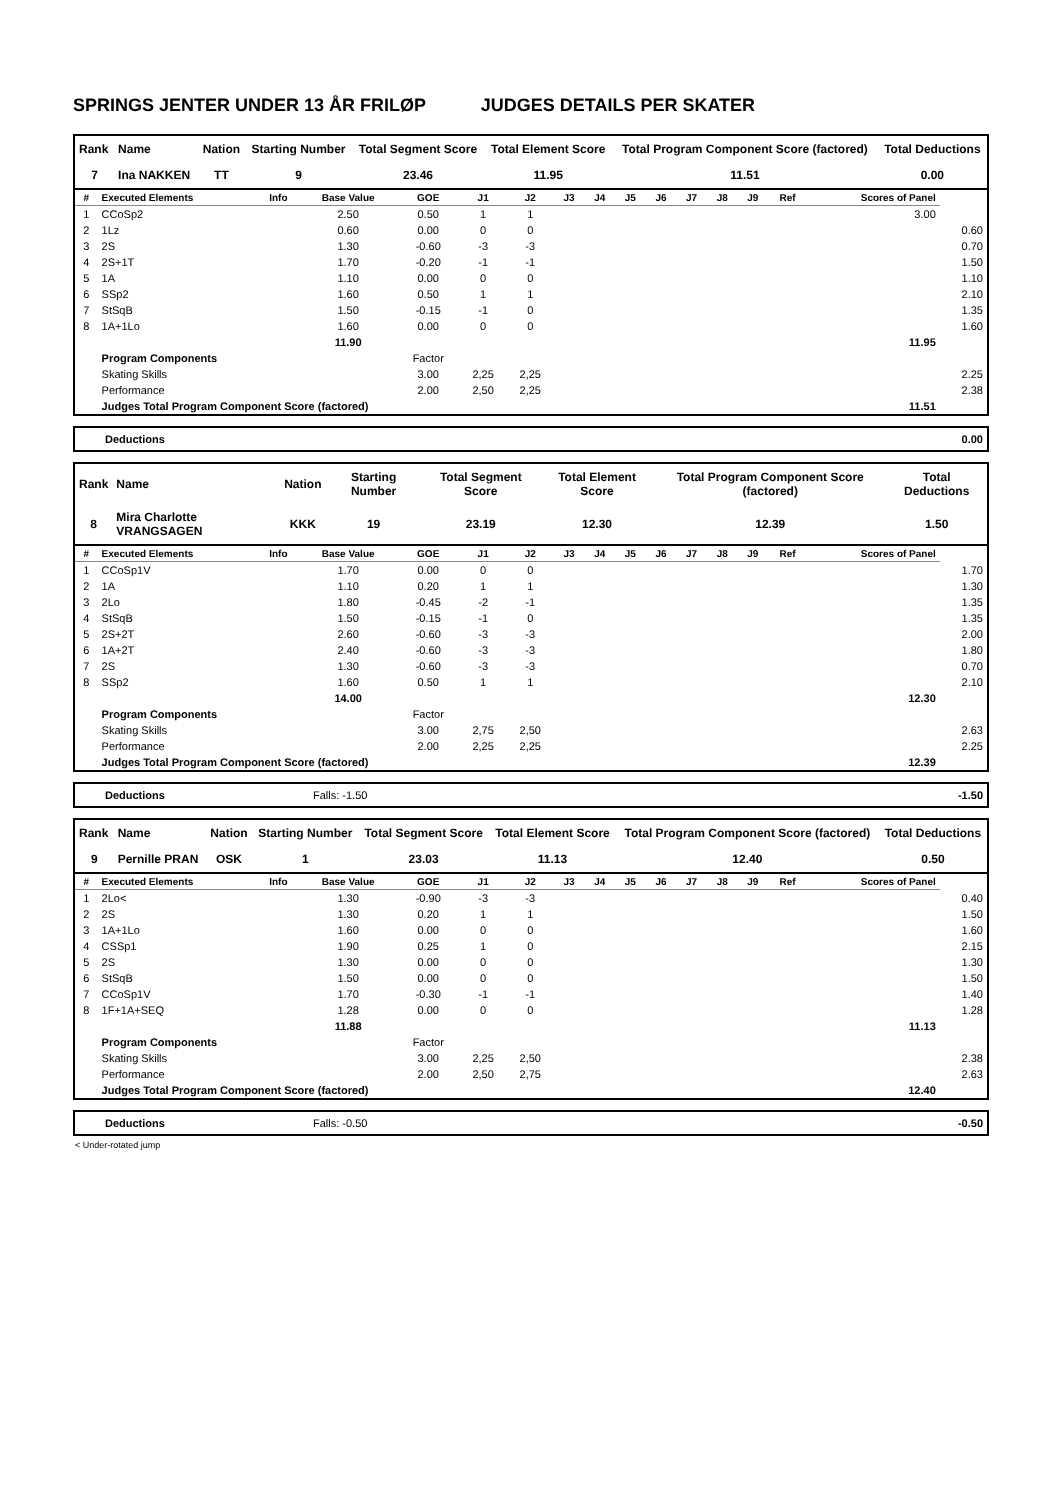SPRINGS JENTER UNDER 13 ÅR FRILØP JUDGES DETAILS PER SKATER
| Rank | Name | Nation | Starting Number | Total Segment Score | Total Element Score | Total Program Component Score (factored) | Total Deductions |
| --- | --- | --- | --- | --- | --- | --- | --- |
| 7 | Ina NAKKEN | TT | 9 | 23.46 | 11.95 | 11.51 | 0.00 |
| # | Executed Elements | Info | Base Value | GOE | J1 | J2 | J3 | J4 | J5 | J6 | J7 | J8 | J9 | Ref | Scores of Panel | |
| --- | --- | --- | --- | --- | --- | --- | --- | --- | --- | --- | --- | --- | --- | --- | --- | --- |
| 1 | CCoSp2 | | 2.50 | 0.50 | 1 | 1 | | | | | | | | | 3.00 | |
| 2 | 1Lz | | 0.60 | 0.00 | 0 | 0 | | | | | | | | | | 0.60 |
| 3 | 2S | | 1.30 | -0.60 | -3 | -3 | | | | | | | | | | 0.70 |
| 4 | 2S+1T | | 1.70 | -0.20 | -1 | -1 | | | | | | | | | | 1.50 |
| 5 | 1A | | 1.10 | 0.00 | 0 | 0 | | | | | | | | | | 1.10 |
| 6 | SSp2 | | 1.60 | 0.50 | 1 | 1 | | | | | | | | | | 2.10 |
| 7 | StSqB | | 1.50 | -0.15 | -1 | 0 | | | | | | | | | | 1.35 |
| 8 | 1A+1Lo | | 1.60 | 0.00 | 0 | 0 | | | | | | | | | | 1.60 |
| | | | 11.90 | | | | | | | | | | | | 11.95 | |
| | Program Components | | | Factor | | | | | | | | | | | | |
| | Skating Skills | | | 3.00 | 2,25 | 2,25 | | | | | | | | | | 2.25 |
| | Performance | | | 2.00 | 2,50 | 2,25 | | | | | | | | | | 2.38 |
| | Judges Total Program Component Score (factored) | | | | | | | | | | | | | | 11.51 | |
| Deductions | 0.00 |
| Rank | Name | Nation | Starting Number | Total Segment Score | Total Element Score | Total Program Component Score (factored) | Total Deductions |
| --- | --- | --- | --- | --- | --- | --- | --- |
| 8 | Mira Charlotte VRANGSAGEN | KKK | 19 | 23.19 | 12.30 | 12.39 | 1.50 |
| # | Executed Elements | Info | Base Value | GOE | J1 | J2 | J3 | J4 | J5 | J6 | J7 | J8 | J9 | Ref | Scores of Panel | |
| --- | --- | --- | --- | --- | --- | --- | --- | --- | --- | --- | --- | --- | --- | --- | --- | --- |
| 1 | CCoSp1V | | 1.70 | 0.00 | 0 | 0 | | | | | | | | | | 1.70 |
| 2 | 1A | | 1.10 | 0.20 | 1 | 1 | | | | | | | | | | 1.30 |
| 3 | 2Lo | | 1.80 | -0.45 | -2 | -1 | | | | | | | | | | 1.35 |
| 4 | StSqB | | 1.50 | -0.15 | -1 | 0 | | | | | | | | | | 1.35 |
| 5 | 2S+2T | | 2.60 | -0.60 | -3 | -3 | | | | | | | | | | 2.00 |
| 6 | 1A+2T | | 2.40 | -0.60 | -3 | -3 | | | | | | | | | | 1.80 |
| 7 | 2S | | 1.30 | -0.60 | -3 | -3 | | | | | | | | | | 0.70 |
| 8 | SSp2 | | 1.60 | 0.50 | 1 | 1 | | | | | | | | | | 2.10 |
| | | | 14.00 | | | | | | | | | | | | 12.30 | |
| | Program Components | | | Factor | | | | | | | | | | | | |
| | Skating Skills | | | 3.00 | 2,75 | 2,50 | | | | | | | | | | 2.63 |
| | Performance | | | 2.00 | 2,25 | 2,25 | | | | | | | | | | 2.25 |
| | Judges Total Program Component Score (factored) | | | | | | | | | | | | | | 12.39 | |
| Deductions | Falls: -1.50 | -1.50 |
| Rank | Name | Nation | Starting Number | Total Segment Score | Total Element Score | Total Program Component Score (factored) | Total Deductions |
| --- | --- | --- | --- | --- | --- | --- | --- |
| 9 | Pernille PRAN | OSK | 1 | 23.03 | 11.13 | 12.40 | 0.50 |
| # | Executed Elements | Info | Base Value | GOE | J1 | J2 | J3 | J4 | J5 | J6 | J7 | J8 | J9 | Ref | Scores of Panel | |
| --- | --- | --- | --- | --- | --- | --- | --- | --- | --- | --- | --- | --- | --- | --- | --- | --- |
| 1 | 2Lo< | | 1.30 | -0.90 | -3 | -3 | | | | | | | | | | 0.40 |
| 2 | 2S | | 1.30 | 0.20 | 1 | 1 | | | | | | | | | | 1.50 |
| 3 | 1A+1Lo | | 1.60 | 0.00 | 0 | 0 | | | | | | | | | | 1.60 |
| 4 | CSSp1 | | 1.90 | 0.25 | 1 | 0 | | | | | | | | | | 2.15 |
| 5 | 2S | | 1.30 | 0.00 | 0 | 0 | | | | | | | | | | 1.30 |
| 6 | StSqB | | 1.50 | 0.00 | 0 | 0 | | | | | | | | | | 1.50 |
| 7 | CCoSp1V | | 1.70 | -0.30 | -1 | -1 | | | | | | | | | | 1.40 |
| 8 | 1F+1A+SEQ | | 1.28 | 0.00 | 0 | 0 | | | | | | | | | | 1.28 |
| | | | 11.88 | | | | | | | | | | | | 11.13 | |
| | Program Components | | | Factor | | | | | | | | | | | | |
| | Skating Skills | | | 3.00 | 2,25 | 2,50 | | | | | | | | | | 2.38 |
| | Performance | | | 2.00 | 2,50 | 2,75 | | | | | | | | | | 2.63 |
| | Judges Total Program Component Score (factored) | | | | | | | | | | | | | | 12.40 | |
| Deductions | Falls: -0.50 | -0.50 |
< Under-rotated jump